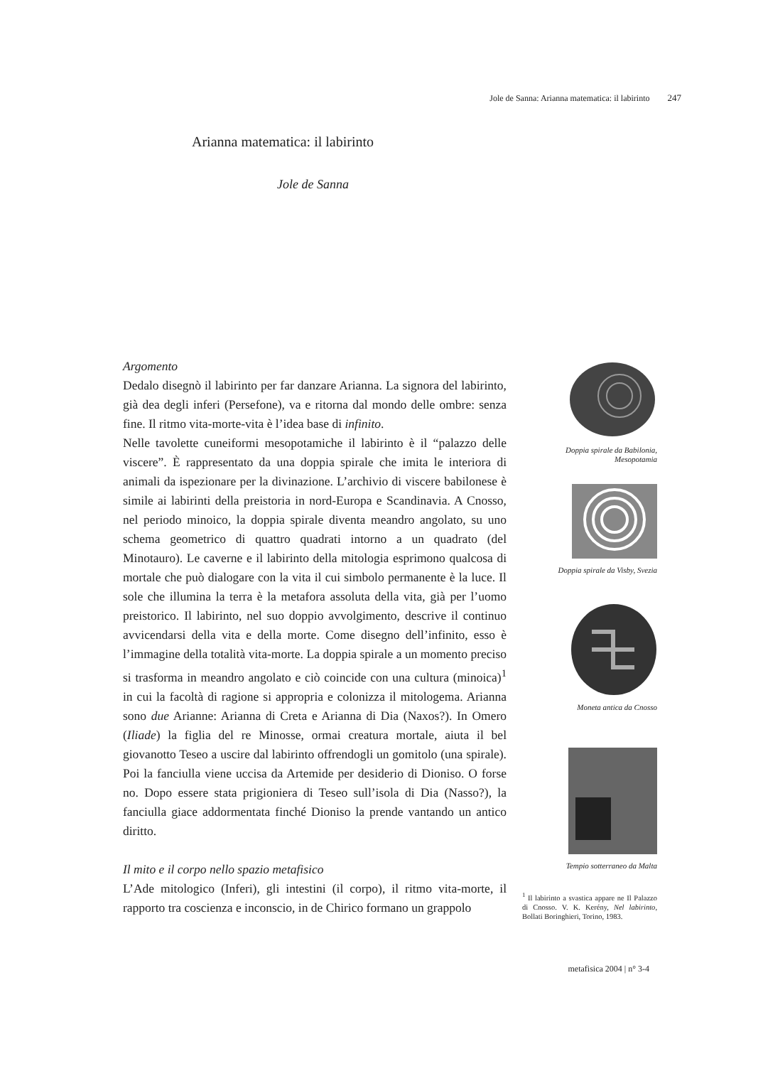Jole de Sanna: Arianna matematica: il labirinto 247
Arianna matematica: il labirinto
Jole de Sanna
Argomento
Dedalo disegnò il labirinto per far danzare Arianna. La signora del labirinto, già dea degli inferi (Persefone), va e ritorna dal mondo delle ombre: senza fine. Il ritmo vita-morte-vita è l’idea base di infinito.
Nelle tavolette cuneiformi mesopotamiche il labirinto è il “palazzo delle viscere”. È rappresentato da una doppia spirale che imita le interiora di animali da ispezionare per la divinazione. L’archivio di viscere babilonese è simile ai labirinti della preistoria in nord-Europa e Scandinavia. A Cnosso, nel periodo minoico, la doppia spirale diventa meandro angolato, su uno schema geometrico di quattro quadrati intorno a un quadrato (del Minotauro). Le caverne e il labirinto della mitologia esprimono qualcosa di mortale che può dialogare con la vita il cui simbolo permanente è la luce. Il sole che illumina la terra è la metafora assoluta della vita, già per l’uomo preistorico. Il labirinto, nel suo doppio avvolgimento, descrive il continuo avvicendarsi della vita e della morte. Come disegno dell’infinito, esso è l’immagine della totalità vita-morte. La doppia spirale a un momento preciso si trasforma in meandro angolato e ciò coincide con una cultura (minoica)<sup>1</sup> in cui la facoltà di ragione si appropria e colonizza il mitologema. Arianna sono due Arianne: Arianna di Creta e Arianna di Dia (Naxos?). In Omero (Iliade) la figlia del re Minosse, ormai creatura mortale, aiuta il bel giovanotto Teseo a uscire dal labirinto offrendogli un gomitolo (una spirale). Poi la fanciulla viene uccisa da Artemide per desiderio di Dioniso. O forse no. Dopo essere stata prigioniera di Teseo sull’isola di Dia (Nasso?), la fanciulla giace addormentata finché Dioniso la prende vantando un antico diritto.
Il mito e il corpo nello spazio metafisico
L’Ade mitologico (Inferi), gli intestini (il corpo), il ritmo vita-morte, il rapporto tra coscienza e inconscio, in de Chirico formano un grappolo
Doppia spirale da Babilonia,
Mesopotamia
Doppia spirale da Visby, Svezia
Moneta antica da Cnosso
Tempio sotterraneo da Malta
<sup>1</sup> Il labirinto a svastica appare ne Il Palazzo di Cnosso. V. K. Kerény, Nel labirinto, Bollati Boringhieri, Torino, 1983.
metafisica 2004 | n° 3-4